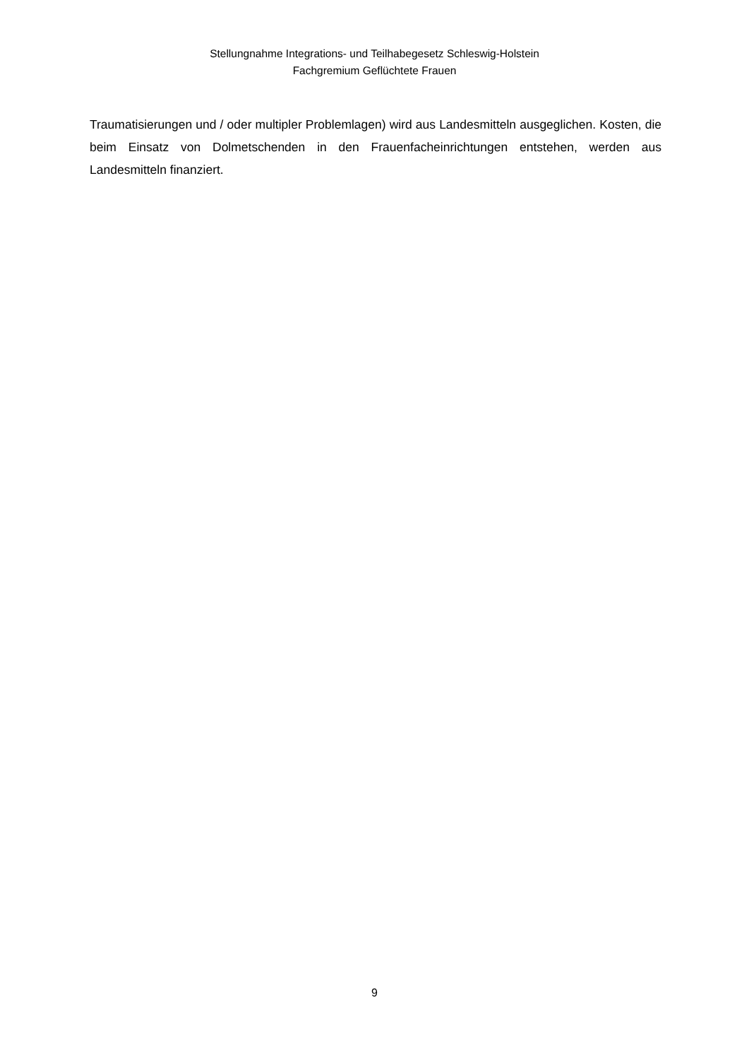Stellungnahme Integrations- und Teilhabegesetz Schleswig-Holstein
Fachgremium Geflüchtete Frauen
Traumatisierungen und / oder multipler Problemlagen) wird aus Landesmitteln ausgeglichen. Kosten, die beim Einsatz von Dolmetschenden in den Frauenfacheinrichtungen entstehen, werden aus Landesmitteln finanziert.
9